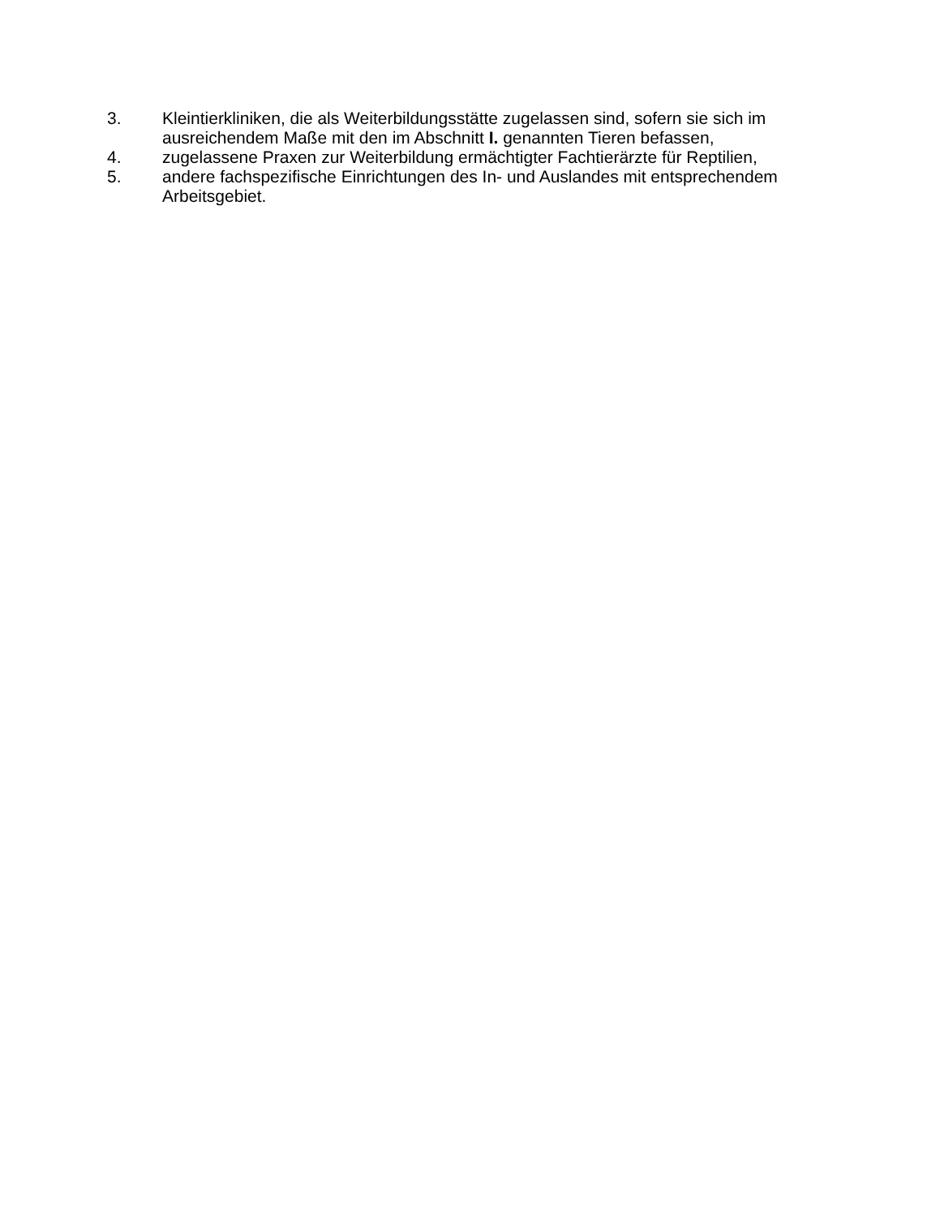3. Kleintierkliniken, die als Weiterbildungsstätte zugelassen sind, sofern sie sich im ausreichendem Maße mit den im Abschnitt I. genannten Tieren befassen,
4. zugelassene Praxen zur Weiterbildung ermächtigter Fachtierärzte für Reptilien,
5. andere fachspezifische Einrichtungen des In- und Auslandes mit entsprechendem Arbeitsgebiet.